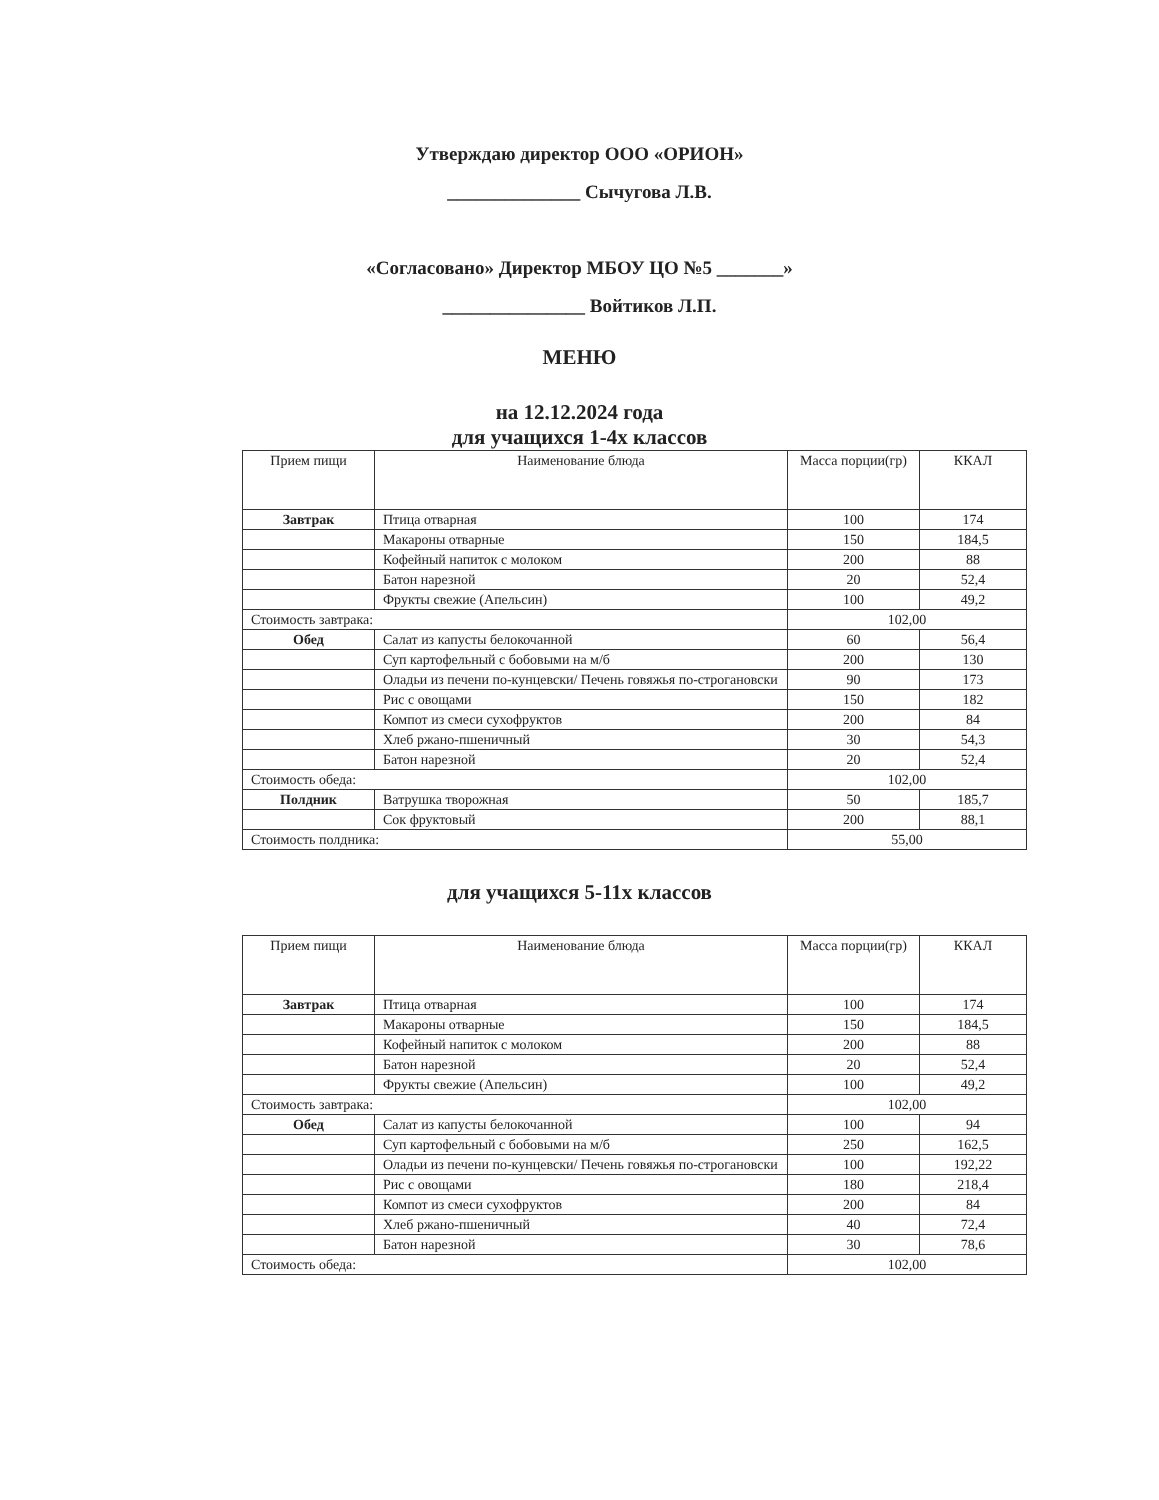Утверждаю директор ООО «ОРИОН»
______________ Сычугова Л.В.
«Согласовано» Директор МБОУ ЦО №5 _______»
_______________ Войтиков Л.П.
МЕНЮ
на 12.12.2024 года
для учащихся 1-4х классов
| Прием пищи | Наименование блюда | Масса порции(гр) | ККАЛ |
| --- | --- | --- | --- |
| Завтрак | Птица отварная | 100 | 174 |
| | Макароны отварные | 150 | 184,5 |
| | Кофейный напиток с молоком | 200 | 88 |
| | Батон нарезной | 20 | 52,4 |
| | Фрукты свежие (Апельсин) | 100 | 49,2 |
| Стоимость завтрака: | | 102,00 | |
| Обед | Салат из капусты белокочанной | 60 | 56,4 |
| | Суп картофельный с бобовыми на м/б | 200 | 130 |
| | Оладьи из печени по-кунцевски/ Печень говяжья по-строгановски | 90 | 173 |
| | Рис с овощами | 150 | 182 |
| | Компот из смеси сухофруктов | 200 | 84 |
| | Хлеб ржано-пшеничный | 30 | 54,3 |
| | Батон нарезной | 20 | 52,4 |
| Стоимость обеда: | | 102,00 | |
| Полдник | Ватрушка творожная | 50 | 185,7 |
| | Сок фруктовый | 200 | 88,1 |
| Стоимость полдника: | | 55,00 | |
для учащихся 5-11х классов
| Прием пищи | Наименование блюда | Масса порции(гр) | ККАЛ |
| --- | --- | --- | --- |
| Завтрак | Птица отварная | 100 | 174 |
| | Макароны отварные | 150 | 184,5 |
| | Кофейный напиток с молоком | 200 | 88 |
| | Батон нарезной | 20 | 52,4 |
| | Фрукты свежие (Апельсин) | 100 | 49,2 |
| Стоимость завтрака: | | 102,00 | |
| Обед | Салат из капусты белокочанной | 100 | 94 |
| | Суп картофельный с бобовыми на м/б | 250 | 162,5 |
| | Оладьи из печени по-кунцевски/ Печень говяжья по-строгановски | 100 | 192,22 |
| | Рис с овощами | 180 | 218,4 |
| | Компот из смеси сухофруктов | 200 | 84 |
| | Хлеб ржано-пшеничный | 40 | 72,4 |
| | Батон нарезной | 30 | 78,6 |
| Стоимость обеда: | | 102,00 | |